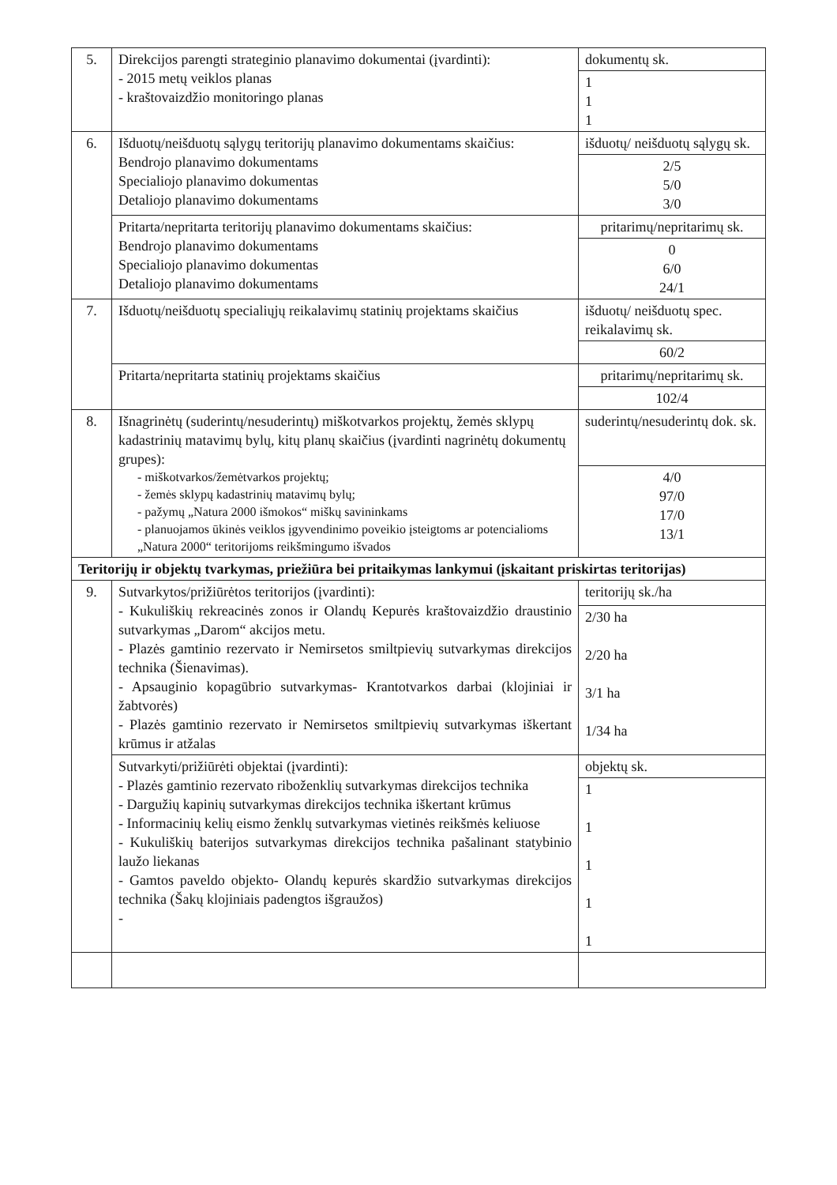| 5. | Direkcijos parengti strateginio planavimo dokumentai (įvardinti): - 2015 metų veiklos planas - kraštovaizdžio monitoringo planas | dokumentų sk. |
| | | 1 1 1 |
| 6. | Išduotų/neišduotų sąlygų teritorijų planavimo dokumentams skaičius: Bendrojo planavimo dokumentams Specialiojo planavimo dokumentas Detaliojo planavimo dokumentams | išduotų/ neišduotų sąlygų sk. |
| | | 2/5 5/0 3/0 |
| | Pritarta/nepritarta teritorijų planavimo dokumentams skaičius: Bendrojo planavimo dokumentams Specialiojo planavimo dokumentas Detaliojo planavimo dokumentams | pritarimų/nepritarimų sk. |
| | | 0 6/0 24/1 |
| 7. | Išduotų/neišduotų specialiųjų reikalavimų statinių projektams skaičius | išduotų/ neišduotų spec. reikalavimų sk. |
| | | 60/2 |
| | Pritarta/nepritarta statinių projektams skaičius | pritarimų/nepritarimų sk. |
| | | 102/4 |
| 8. | Išnagrinėtų (suderintų/nesuderintų) miškotvarkos projektų, žemės sklypų kadastrinių matavimų bylų, kitų planų skaičius (įvardinti nagrinėtų dokumentų grupes): - miškotvarkos/žemėtvarkos projektų; - žemės sklypų kadastrinių matavimų bylų; - pažymų „Natura 2000 išmokos“ miškų savininkams - planuojamos ūkinės veiklos įgyvendinimo poveikio įsteigtoms ar potencialioms „Natura 2000“ teritorijoms reikšmingumo išvados | suderintų/nesuderintų dok. sk. |
| | | 4/0 97/0 17/0 13/1 |
| Teritorijų ir objektų tvarkymas, priežiūra bei pritaikymas lankymui (įskaitant priskirtas teritorijas) | | |
| 9. | Sutvarkytos/prižiūrėtos teritorijos (įvardinti): - Kukuliškių rekreacinės zonos ir Olandų Kepurės kraštovaizdžio draustinio sutvarkymas „Darom“ akcijos metu. - Plazės gamtinio rezervato ir Nemirsetos smiltpievių sutvarkymas direkcijos technika (Šienavimas). - Apsauginio kopagūbrio sutvarkymas- Krantotvarkos darbai (klojiniai ir žabtvorės) - Plazės gamtinio rezervato ir Nemirsetos smiltpievių sutvarkymas iškertant krūmus ir atžalas | teritorijų sk./ha |
| | | 2/30 ha 2/20 ha 3/1 ha 1/34 ha |
| | Sutvarkyti/prižiūrėti objektai (įvardinti): - Plazės gamtinio rezervato riboženklių sutvarkymas direkcijos technika - Dargužių kapinių sutvarkymas direkcijos technika iškertant krūmus - Informacinių kelių eismo ženklų sutvarkymas vietinės reikšmės keliuose - Kukuliškių baterijos sutvarkymas direkcijos technika pašalinant statybinio laužo liekanas - Gamtos paveldo objekto- Olandų kepurės skardžio sutvarkymas direkcijos technika (Šakų klojiniais padengtos išgraužos) - | objektų sk. |
| | | 1 1 1 1 1 |